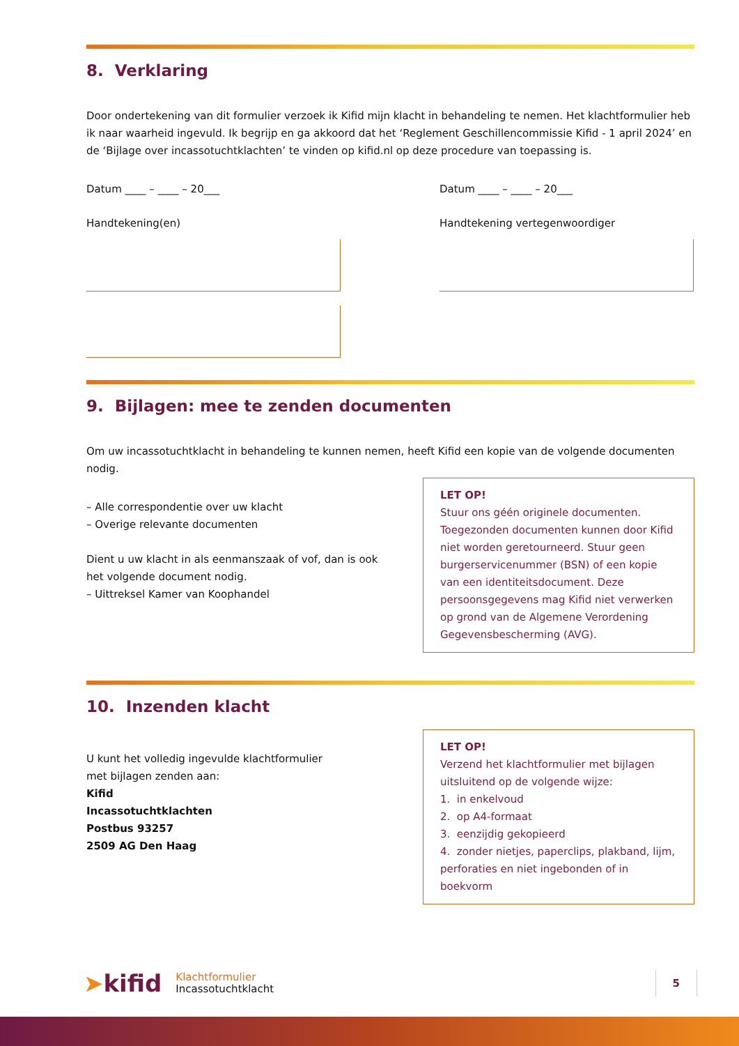8. Verklaring
Door ondertekening van dit formulier verzoek ik Kifid mijn klacht in behandeling te nemen. Het klachtformulier heb ik naar waarheid ingevuld. Ik begrijp en ga akkoord dat het ‘Reglement Geschillencommissie Kifid - 1 april 2024’ en de ‘Bijlage over incassotuchtklachten’ te vinden op kifid.nl op deze procedure van toepassing is.
Datum ____ – ____ – 20___
Handtekening(en)
Datum ____ – ____ – 20___
Handtekening vertegenwoordiger
9. Bijlagen: mee te zenden documenten
Om uw incassotuchtklacht in behandeling te kunnen nemen, heeft Kifid een kopie van de volgende documenten nodig.
– Alle correspondentie over uw klacht
– Overige relevante documenten
Dient u uw klacht in als eenmanszaak of vof, dan is ook het volgende document nodig.
– Uittreksel Kamer van Koophandel
LET OP!
Stuur ons géén originele documenten. Toegezonden documenten kunnen door Kifid niet worden geretourneerd. Stuur geen burgerservicenummer (BSN) of een kopie van een identiteitsdocument. Deze persoons­gegevens mag Kifid niet verwerken op grond van de Algemene Verordening Gegevensbescherming (AVG).
10. Inzenden klacht
U kunt het volledig ingevulde klachtformulier
met bijlagen zenden aan:
Kifid
Incassotuchtklachten
Postbus 93257
2509 AG Den Haag
LET OP!
Verzend het klachtformulier met bijlagen uitsluitend op de volgende wijze:
1. in enkelvoud
2. op A4-formaat
3. eenzijdig gekopieerd
4. zonder nietjes, paperclips, plakband, lijm, perforaties en niet ingebonden of in boekvorm
➤kifid
Klachtformulier
Incassotuchtklacht
5